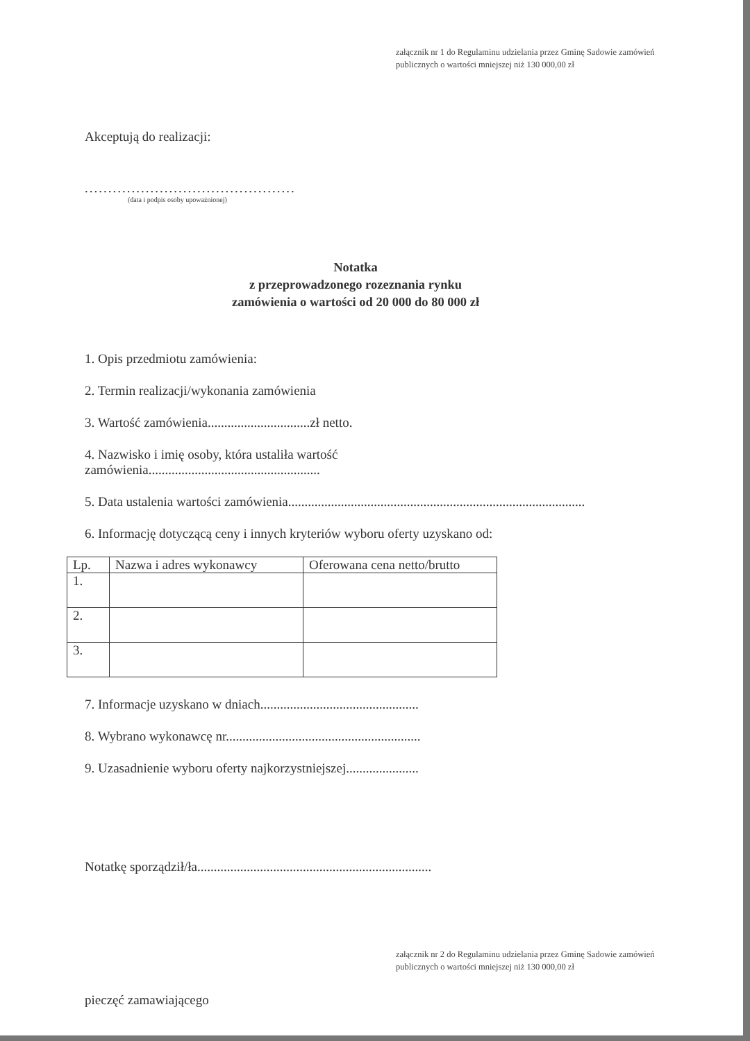załącznik nr 1 do Regulaminu udzielania przez Gminę Sadowie zamówień publicznych o wartości mniejszej niż 130 000,00 zł
Akceptują do realizacji:
.............................................
(data i podpis osoby upoważnionej)
Notatka
z przeprowadzonego rozeznania rynku
zamówienia o wartości od 20 000 do 80 000 zł
1. Opis przedmiotu zamówienia:
2. Termin realizacji/wykonania zamówienia
3. Wartość zamówienia...............................zł netto.
4. Nazwisko i imię osoby, która ustaliła wartość
zamówienia....................................................
5. Data ustalenia wartości zamówienia..........................................................................................
6. Informację dotyczącą ceny i innych kryteriów wyboru oferty uzyskano od:
| Lp. | Nazwa i adres wykonawcy | Oferowana cena netto/brutto |
| --- | --- | --- |
| 1. | | |
| 2. | | |
| 3. | | |
7. Informacje uzyskano w dniach................................................
8. Wybrano wykonawcę nr...........................................................
9. Uzasadnienie wyboru oferty najkorzystniejszej......................
Notatkę sporządził/ła.......................................................................
załącznik nr 2 do Regulaminu udzielania przez Gminę Sadowie zamówień publicznych o wartości mniejszej niż 130 000,00 zł
pieczęć zamawiającego